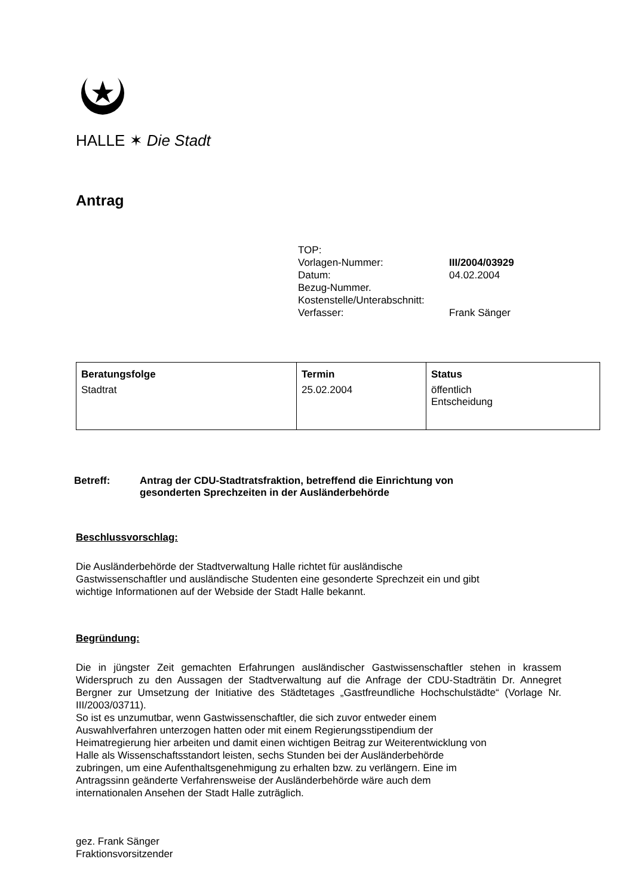HALLE ✶ Die Stadt
Antrag
TOP:
Vorlagen-Nummer: III/2004/03929
Datum: 04.02.2004
Bezug-Nummer.
Kostenstelle/Unterabschnitt:
Verfasser: Frank Sänger
| Beratungsfolge | Termin | Status |
| --- | --- | --- |
| Stadtrat | 25.02.2004 | öffentlich Entscheidung |
Betreff: Antrag der CDU-Stadtratsfraktion, betreffend die Einrichtung von
gesonderten Sprechzeiten in der Ausländerbehörde
Beschlussvorschlag:
Die Ausländerbehörde der Stadtverwaltung Halle richtet für ausländische
Gastwissenschaftler und ausländische Studenten eine gesonderte Sprechzeit ein und gibt
wichtige Informationen auf der Webside der Stadt Halle bekannt.
Begründung:
Die in jüngster Zeit gemachten Erfahrungen ausländischer Gastwissenschaftler stehen in krassem Widerspruch zu den Aussagen der Stadtverwaltung auf die Anfrage der CDU-Stadträtin Dr. Annegret Bergner zur Umsetzung der Initiative des Städtetages „Gastfreundliche Hochschulstädte“ (Vorlage Nr. III/2003/03711).
So ist es unzumutbar, wenn Gastwissenschaftler, die sich zuvor entweder einem
Auswahlverfahren unterzogen hatten oder mit einem Regierungsstipendium der
Heimatregierung hier arbeiten und damit einen wichtigen Beitrag zur Weiterentwicklung von
Halle als Wissenschaftsstandort leisten, sechs Stunden bei der Ausländerbehörde
zubringen, um eine Aufenthaltsgenehmigung zu erhalten bzw. zu verlängern. Eine im
Antragssinn geänderte Verfahrensweise der Ausländerbehörde wäre auch dem
internationalen Ansehen der Stadt Halle zuträglich.
gez. Frank Sänger
Fraktionsvorsitzender